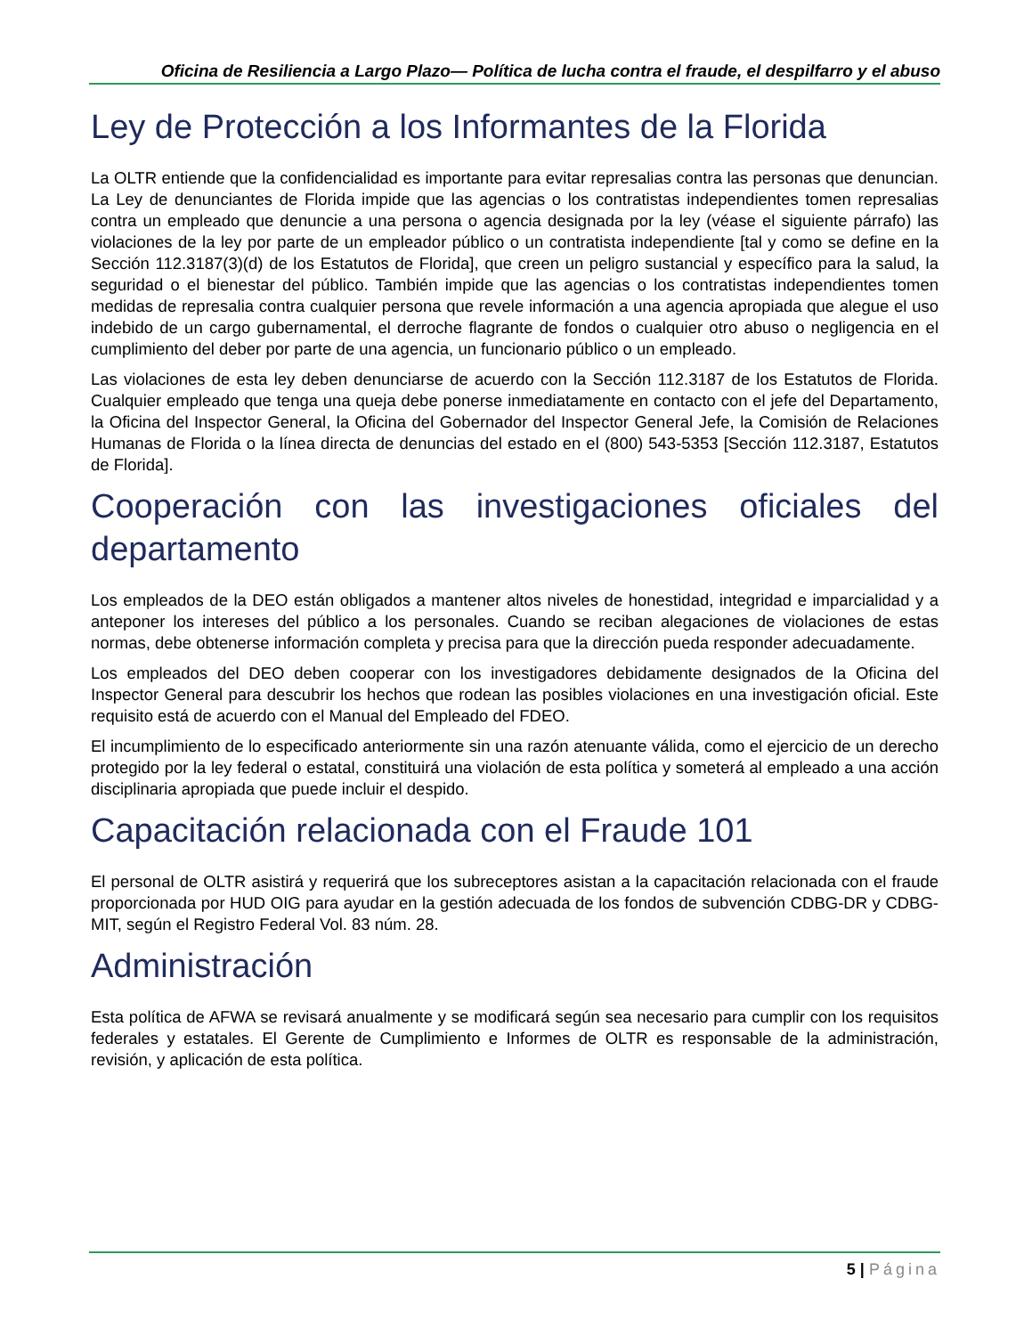Oficina de Resiliencia a Largo Plazo— Política de lucha contra el fraude, el despilfarro y el abuso
Ley de Protección a los Informantes de la Florida
La OLTR entiende que la confidencialidad es importante para evitar represalias contra las personas que denuncian. La Ley de denunciantes de Florida impide que las agencias o los contratistas independientes tomen represalias contra un empleado que denuncie a una persona o agencia designada por la ley (véase el siguiente párrafo) las violaciones de la ley por parte de un empleador público o un contratista independiente [tal y como se define en la Sección 112.3187(3)(d) de los Estatutos de Florida], que creen un peligro sustancial y específico para la salud, la seguridad o el bienestar del público. También impide que las agencias o los contratistas independientes tomen medidas de represalia contra cualquier persona que revele información a una agencia apropiada que alegue el uso indebido de un cargo gubernamental, el derroche flagrante de fondos o cualquier otro abuso o negligencia en el cumplimiento del deber por parte de una agencia, un funcionario público o un empleado.
Las violaciones de esta ley deben denunciarse de acuerdo con la Sección 112.3187 de los Estatutos de Florida. Cualquier empleado que tenga una queja debe ponerse inmediatamente en contacto con el jefe del Departamento, la Oficina del Inspector General, la Oficina del Gobernador del Inspector General Jefe, la Comisión de Relaciones Humanas de Florida o la línea directa de denuncias del estado en el (800) 543-5353 [Sección 112.3187, Estatutos de Florida].
Cooperación con las investigaciones oficiales del departamento
Los empleados de la DEO están obligados a mantener altos niveles de honestidad, integridad e imparcialidad y a anteponer los intereses del público a los personales. Cuando se reciban alegaciones de violaciones de estas normas, debe obtenerse información completa y precisa para que la dirección pueda responder adecuadamente.
Los empleados del DEO deben cooperar con los investigadores debidamente designados de la Oficina del Inspector General para descubrir los hechos que rodean las posibles violaciones en una investigación oficial. Este requisito está de acuerdo con el Manual del Empleado del FDEO.
El incumplimiento de lo especificado anteriormente sin una razón atenuante válida, como el ejercicio de un derecho protegido por la ley federal o estatal, constituirá una violación de esta política y someterá al empleado a una acción disciplinaria apropiada que puede incluir el despido.
Capacitación relacionada con el Fraude 101
El personal de OLTR asistirá y requerirá que los subreceptores asistan a la capacitación relacionada con el fraude proporcionada por HUD OIG para ayudar en la gestión adecuada de los fondos de subvención CDBG-DR y CDBG-MIT, según el Registro Federal Vol. 83 núm. 28.
Administración
Esta política de AFWA se revisará anualmente y se modificará según sea necesario para cumplir con los requisitos federales y estatales. El Gerente de Cumplimiento e Informes de OLTR es responsable de la administración, revisión, y aplicación de esta política.
5 | Página